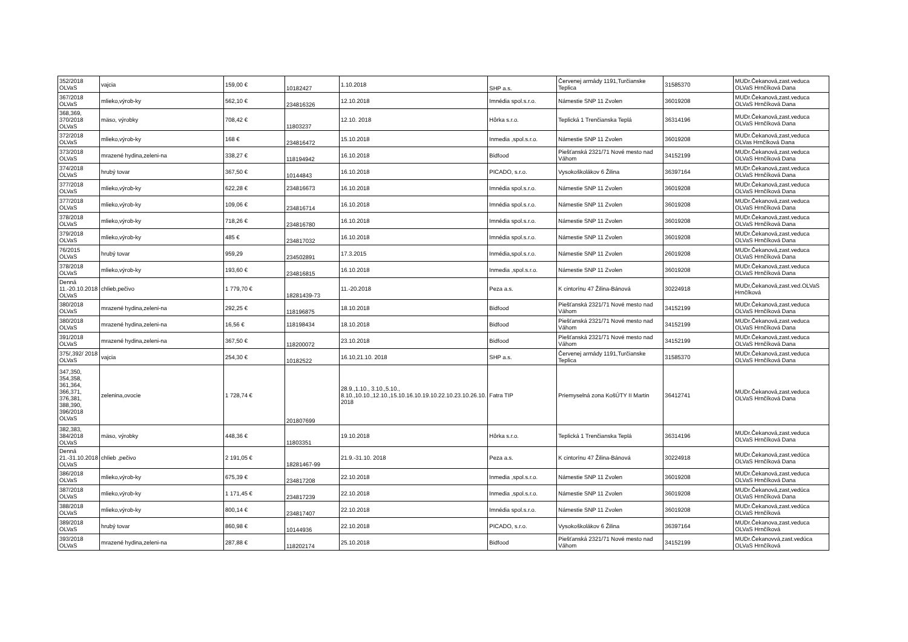| 352/2018 OLVaS | vajcia | 159,00 € | 10182427 | 1.10.2018 | SHP a.s. | Červenej armády 1191,Turčianske Teplica | 31585370 | MUDr.Čekanová,zast.veduca OLVaS Hrnčíková Dana |
| 367/2018 OLVaS | mlieko,výrob-ky | 562,10 € | 234816326 | 12.10.2018 | Imnédia spol.s.r.o. | Námestie SNP 11 Zvolen | 36019208 | MUDr.Čekanová,zast.veduca OLVaS Hrnčíková Dana |
| 368,369, 370/2018 OLVaS | mäso, výrobky | 708,42 € | 11803237 | 12.10. 2018 | Hôrka s.r.o. | Teplická 1 Trenčianska Teplá | 36314196 | MUDr.Čekanová,zast.veduca OLVaS Hrnčíková Dana |
| 372/2018 OLVaS | mlieko,výrob-ky | 168 € | 234816472 | 15.10.2018 | Inmedia ,spol.s.r.o. | Námestie SNP 11 Zvolen | 36019208 | MUDr.Čekanová,zast,veduca OLVas Hrnčíková Dana |
| 373/2018 OLVaS | mrazené hydina,zeleni-na | 338,27 € | 118194942 | 16.10.2018 | Bidfood | Piešťanská 2321/71 Nové mesto nad Váhom | 34152199 | MUDr.Čekanová,zast.veduca OLVaS Hrnčíková Dana |
| 374/2018 OLVaS | hrubý tovar | 367,50 € | 10144843 | 16.10.2018 | PICADO, s.r.o. | Vysokoškolákov 6 Žilina | 36397164 | MUDr.Čekanová,zast.veduca OLVaS Hrnčíková Dana |
| 377/2018 OLVaS | mlieko,výrob-ky | 622,28 € | 234816673 | 16.10.2018 | Imnédia spol.s.r.o. | Námestie SNP 11 Zvolen | 36019208 | MUDr.Čekanová,zast.veduca OLVaS Hrnčíková Dana |
| 377/2018 OLVaS | mlieko,výrob-ky | 109,06 € | 234816714 | 16.10.2018 | Imnédia spol.s.r.o. | Námestie SNP 11 Zvolen | 36019208 | MUDr.Čekanová,zast.veduca OLVaS Hrnčíková Dana |
| 378/2018 OLVaS | mlieko,výrob-ky | 718,26 € | 234816780 | 16.10.2018 | Imnédia spol.s.r.o. | Námestie SNP 11 Zvolen | 36019208 | MUDr.Čekanová,zast.veduca OLVaS Hrnčíková Dana |
| 379/2018 OLVaS | mlieko,výrob-ky | 485 € | 234817032 | 16.10.2018 | Imnédia spol.s.r.o. | Námestie SNP 11 Zvolen | 36019208 | MUDr.Čekanová,zast.veduca OLVaS Hrnčíková Dana |
| 76/2015 OLVaS | hrubý tovar | 959,29 | 234502891 | 17.3.2015 | Inmédia,spol.s.r.o. | Námestie SNP 11 Zvolen | 26019208 | MUDr.Čekanová,zast.veduca OLVaS Hrnčíková Dana |
| 378/2018 OLVaS | mlieko,výrob-ky | 193,60 € | 234816815 | 16.10.2018 | Inmedia ,spol.s.r.o. | Námestie SNP 11 Zvolen | 36019208 | MUDr.Čekanová,zast.veduca OLVaS Hrnčíková Dana |
| Denná 11.-20.10.2018 OLVaS | chlieb,pečivo | 1 779,70 € | 18281439-73 | 11.-20.2018 | Peza a.s. | K cintorínu 47 Žilina-Bánová | 30224918 | MUDr,Čekanová,zast.ved.OLVaS Hrnčíková |
| 380/2018 OLVaS | mrazené hydina,zeleni-na | 292,25 € | 118196875 | 18.10.2018 | Bidfood | Piešťanská 2321/71 Nové mesto nad Váhom | 34152199 | MUDr.Čekanová,zast.veduca OLVaS Hrnčíková Dana |
| 380/2018 OLVaS | mrazené hydina,zeleni-na | 16,56 € | 118198434 | 18.10.2018 | Bidfood | Piešťanská 2321/71 Nové mesto nad Váhom | 34152199 | MUDr.Čekanová,zast.veduca OLVaS Hrnčíková Dana |
| 391/2018 OLVaS | mrazené hydina,zeleni-na | 367,50 € | 118200072 | 23.10.2018 | Bidfood | Piešťanská 2321/71 Nové mesto nad Váhom | 34152199 | MUDr.Čekanová,zast.veduca OLVaS Hrnčíková Dana |
| 375/,392/ 2018 OLVaS | vajcia | 254,30 € | 10182522 | 16.10,21.10. 2018 | SHP a.s. | Červenej armády 1191,Turčianske Teplica | 31585370 | MUDr.Čekanová,zast.veduca OLVaS Hrnčíková Dana |
| 347,350, 354,358, 361,364, 366,371, 376,381, 388,390, 396/2018 OLVaS | zelenina,ovocie | 1 728,74 € | 201807699 | 28.9.,1.10., 3.10.,5.10., 8.10.,10.10.,12.10.,15.10.16.10.19.10.22.10.23.10.26.10. 2018 | Fatra TIP | Priemyselná zona KošÚTY II Martin | 36412741 | MUDr.Čekanová,zast.veduca OLVaS Hrnčíková Dana |
| 382,383, 384/2018 OLVaS | mäso, výrobky | 448,36 € | 11803351 | 19.10.2018 | Hôrka s.r.o. | Teplická 1 Trenčianska Teplá | 36314196 | MUDr.Čekanová,zast.veduca OLVaS Hrnčíková Dana |
| Denná 21.-31.10.2018 OLVaS | chlieb ,pečivo | 2 191,05 € | 18281467-99 | 21.9.-31.10. 2018 | Peza a.s. | K cintorínu 47 Žilina-Bánová | 30224918 | MUDr.Čekanová,zast.vedúca OLVaS Hrnčíková Dana |
| 386/2018 OLVaS | mlieko,výrob-ky | 675,39 € | 234817208 | 22.10.2018 | Inmedia ,spol.s.r.o. | Námestie SNP 11 Zvolen | 36019208 | MUDr.Čekanová,zast.veduca OLVaS Hrnčíková Dana |
| 387/2018 OLVaS | mlieko,výrob-ky | 1 171,45 € | 234817239 | 22.10.2018 | Inmedia ,spol.s.r.o. | Námestie SNP 11 Zvolen | 36019208 | MUDr.Čekanová,zast,vedúca OLVaS Hrnčíková Dana |
| 388/2018 OLVaS | mlieko,výrob-ky | 800,14 € | 234817407 | 22.10.2018 | Imnédia spol.s.r.o. | Námestie SNP 11 Zvolen | 36019208 | MUDr.Čekanová,zast.vedúca OLVaS Hrnčíková |
| 389/2018 OLVaS | hrubý tovar | 860,98 € | 10144936 | 22.10.2018 | PICADO, s.r.o. | Vysokoškolákov 6 Žilina | 36397164 | MUDr.Čekanova,zast.veduca OLVaS Hrnčíková |
| 393/2018 OLVaS | mrazené hydina,zeleni-na | 287,88 € | 118202174 | 25.10.2018 | Bidfood | Piešťanská 2321/71 Nové mesto nad Váhom | 34152199 | MUDr.Čekanovvá,zast.vedúca OLVaS Hrnčíková |